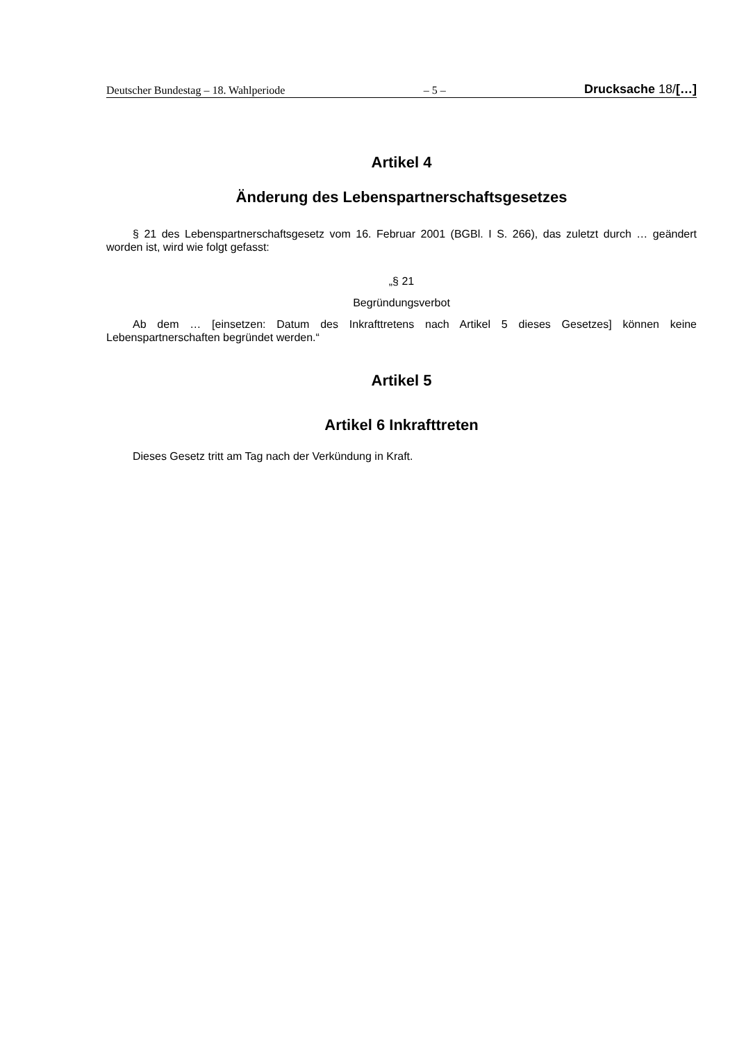Deutscher Bundestag – 18. Wahlperiode – 5 – Drucksache 18/[…]
Artikel 4
Änderung des Lebenspartnerschaftsgesetzes
§ 21 des Lebenspartnerschaftsgesetz vom 16. Februar 2001 (BGBl. I S. 266), das zuletzt durch … geändert worden ist, wird wie folgt gefasst:
„§ 21
Begründungsverbot
Ab dem … [einsetzen: Datum des Inkrafttretens nach Artikel 5 dieses Gesetzes] können keine Lebenspartnerschaften begründet werden.“
Artikel 5
Artikel 6 Inkrafttreten
Dieses Gesetz tritt am Tag nach der Verkündung in Kraft.